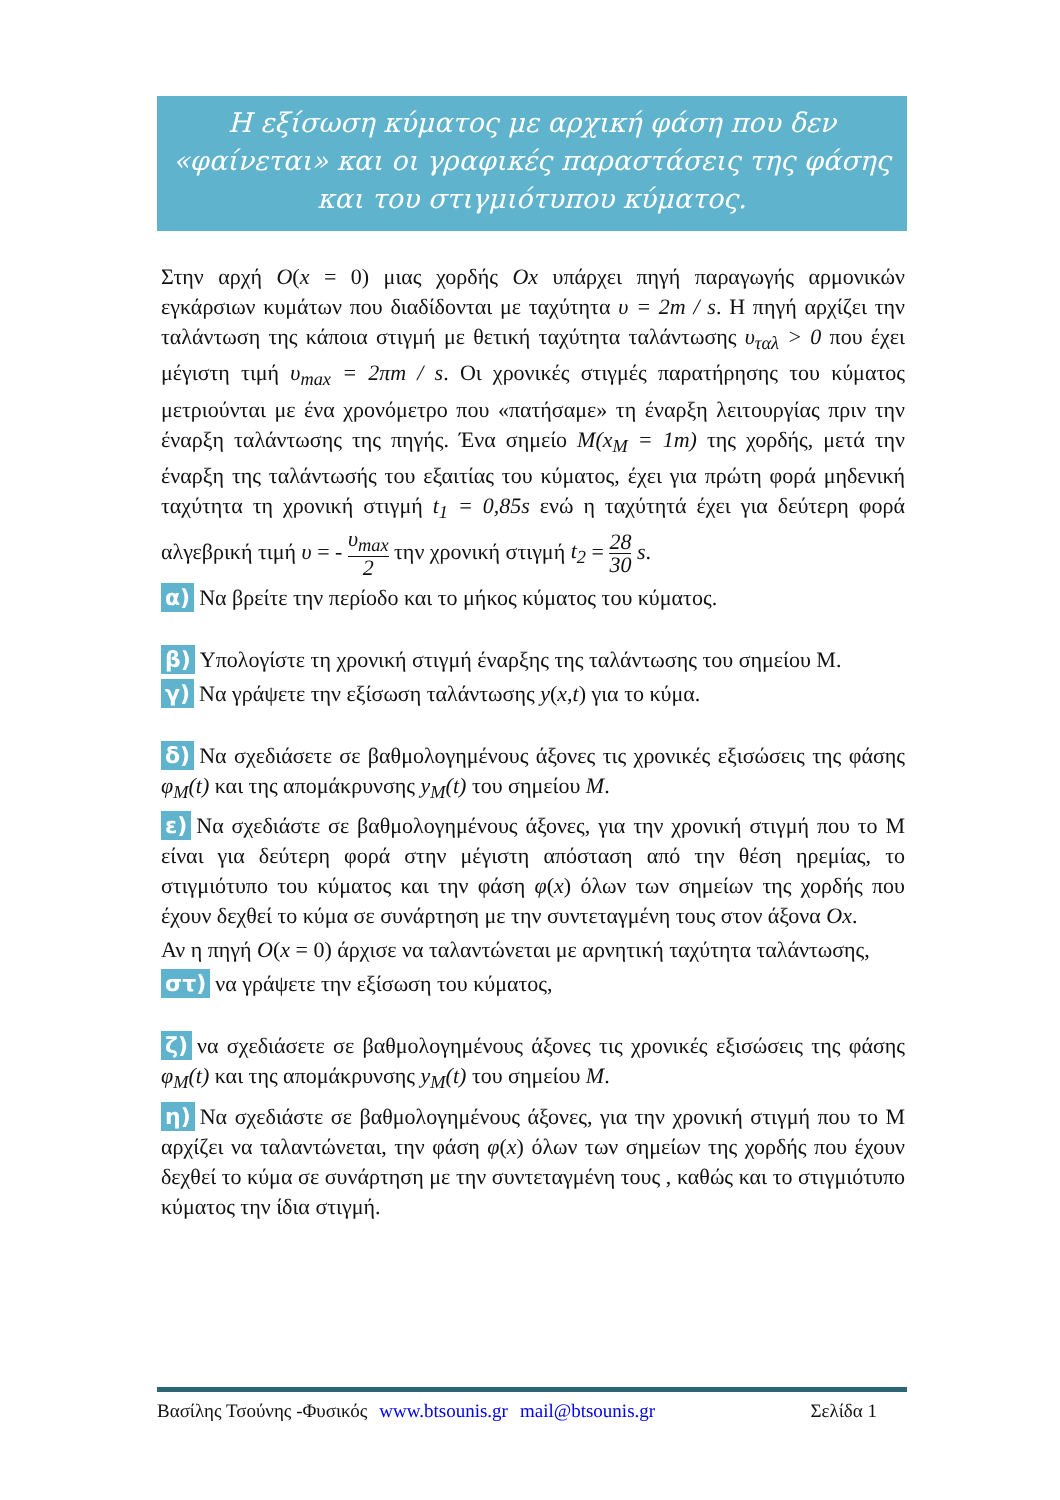Η εξίσωση κύματος με αρχική φάση που δεν «φαίνεται» και οι γραφικές παραστάσεις της φάσης και του στιγμιότυπου κύματος.
Στην αρχή O(x = 0) μιας χορδής Ox υπάρχει πηγή παραγωγής αρμονικών εγκάρσιων κυμάτων που διαδίδονται με ταχύτητα υ = 2m / s. Η πηγή αρχίζει την ταλάντωση της κάποια στιγμή με θετική ταχύτητα ταλάντωσης υ<sub>ταλ</sub> > 0 που έχει μέγιστη τιμή υ<sub>max</sub> = 2πm / s. Οι χρονικές στιγμές παρατήρησης του κύματος μετριούνται με ένα χρονόμετρο που «πατήσαμε» τη έναρξη λειτουργίας πριν την έναρξη ταλάντωσης της πηγής. Ένα σημείο M(x<sub>M</sub> = 1m) της χορδής, μετά την έναρξη της ταλάντωσής του εξαιτίας του κύματος, έχει για πρώτη φορά μηδενική ταχύτητα τη χρονική στιγμή t<sub>1</sub> = 0,85s ενώ η ταχύτητά έχει για δεύτερη φορά αλγεβρική τιμή υ = - υ<sub>max</sub> 2 την χρονική στιγμή t<sub>2</sub> = 28 30 s.
α) Να βρείτε την περίοδο και το μήκος κύματος του κύματος.
β) Υπολογίστε τη χρονική στιγμή έναρξης της ταλάντωσης του σημείου Μ.
γ) Να γράψετε την εξίσωση ταλάντωσης y(x,t) για το κύμα.
δ) Να σχεδιάσετε σε βαθμολογημένους άξονες τις χρονικές εξισώσεις της φάσης φ<sub>M</sub>(t) και της απομάκρυνσης y<sub>M</sub>(t) του σημείου M.
ε) Να σχεδιάστε σε βαθμολογημένους άξονες, για την χρονική στιγμή που το Μ είναι για δεύτερη φορά στην μέγιστη απόσταση από την θέση ηρεμίας, το στιγμιότυπο του κύματος και την φάση φ(x) όλων των σημείων της χορδής που έχουν δεχθεί το κύμα σε συνάρτηση με την συντεταγμένη τους στον άξονα Ox.
Αν η πηγή O(x = 0) άρχισε να ταλαντώνεται με αρνητική ταχύτητα ταλάντωσης,
στ) να γράψετε την εξίσωση του κύματος,
ζ) να σχεδιάσετε σε βαθμολογημένους άξονες τις χρονικές εξισώσεις της φάσης φ<sub>M</sub>(t) και της απομάκρυνσης y<sub>M</sub>(t) του σημείου M.
η) Να σχεδιάστε σε βαθμολογημένους άξονες, για την χρονική στιγμή που το Μ αρχίζει να ταλαντώνεται, την φάση φ(x) όλων των σημείων της χορδής που έχουν δεχθεί το κύμα σε συνάρτηση με την συντεταγμένη τους , καθώς και το στιγμιότυπο κύματος την ίδια στιγμή.
Βασίλης Τσούνης -Φυσικός www.btsounis.gr mail@btsounis.gr Σελίδα 1